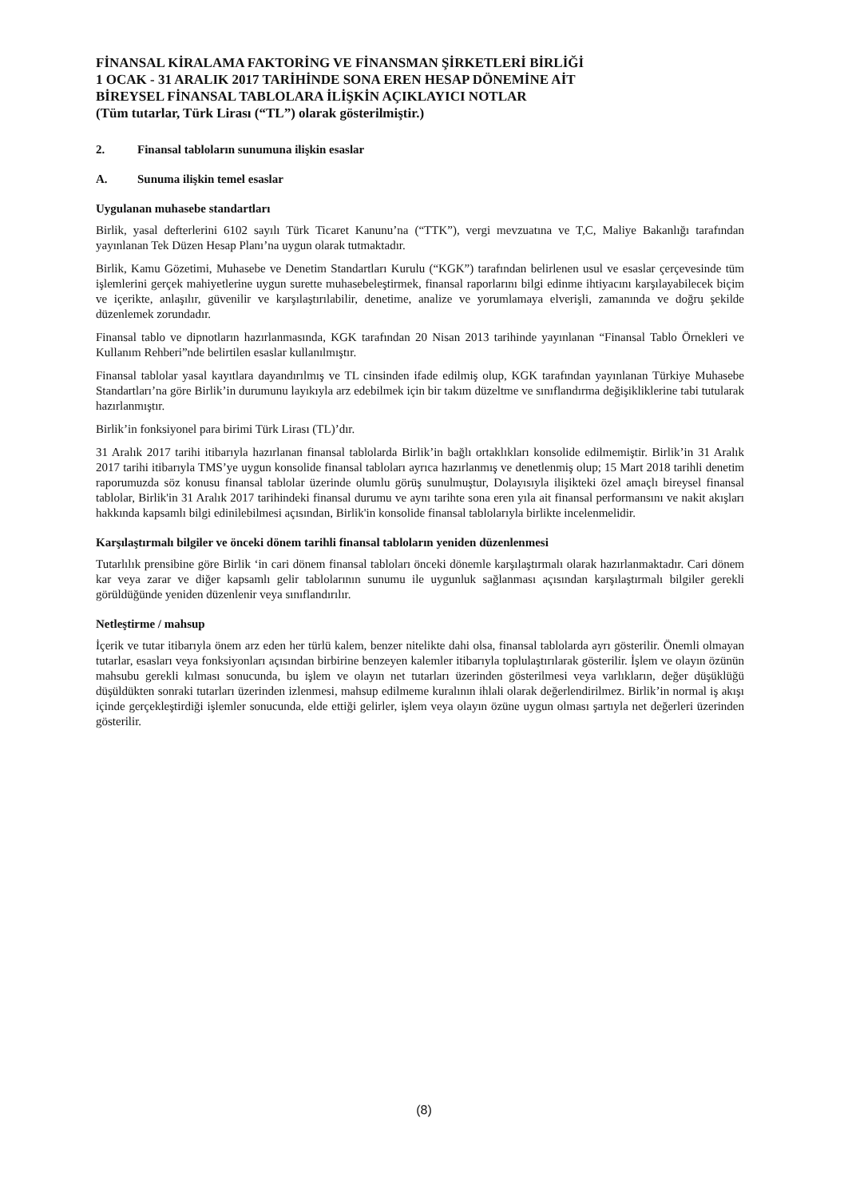FİNANSAL KİRALAMA FAKTORİNG VE FİNANSMAN ŞİRKETLERİ BİRLİĞİ
1 OCAK - 31 ARALIK 2017 TARİHİNDE SONA EREN HESAP DÖNEMİNE AİT
BİREYSEL FİNANSAL TABLOLARA İLİŞKİN AÇIKLAYICI NOTLAR
(Tüm tutarlar, Türk Lirası (“TL”) olarak gösterilmiştir.)
2. Finansal tabloların sunumuna ilişkin esaslar
A. Sunuma ilişkin temel esaslar
Uygulanan muhasebe standartları
Birlik, yasal defterlerini 6102 sayılı Türk Ticaret Kanunu’na (“TTK”), vergi mevzuatına ve T,C, Maliye Bakanlığı tarafından yayınlanan Tek Düzen Hesap Planı’na uygun olarak tutmaktadır.
Birlik, Kamu Gözetimi, Muhasebe ve Denetim Standartları Kurulu (“KGK”) tarafından belirlenen usul ve esaslar çerçevesinde tüm işlemlerini gerçek mahiyetlerine uygun surette muhasebeleştirmek, finansal raporlarını bilgi edinme ihtiyacını karşılayabilecek biçim ve içerikte, anlaşılır, güvenilir ve karşılaştırılabilir, denetime, analize ve yorumlamaya elverişli, zamanında ve doğru şekilde düzenlemek zorundadır.
Finansal tablo ve dipnotların hazırlanmasında, KGK tarafından 20 Nisan 2013 tarihinde yayınlanan “Finansal Tablo Örnekleri ve Kullanım Rehberi”nde belirtilen esaslar kullanılmıştır.
Finansal tablolar yasal kayıtlara dayandırılmış ve TL cinsinden ifade edilmiş olup, KGK tarafından yayınlanan Türkiye Muhasebe Standartları’na göre Birlik’in durumunu layıkıyla arz edebilmek için bir takım düzeltme ve sınıflandırma değişikliklerine tabi tutularak hazırlanmıştır.
Birlik’in fonksiyonel para birimi Türk Lirası (TL)’dır.
31 Aralık 2017 tarihi itibarıyla hazırlanan finansal tablolarda Birlik’in bağlı ortaklıkları konsolide edilmemiştir. Birlik’in 31 Aralık 2017 tarihi itibarıyla TMS’ye uygun konsolide finansal tabloları ayrıca hazırlanmış ve denetlenmiş olup; 15 Mart 2018 tarihli denetim raporumuzda söz konusu finansal tablolar üzerinde olumlu görüş sunulmuştur, Dolayısıyla ilişikteki özel amaçlı bireysel finansal tablolar, Birlik'in 31 Aralık 2017 tarihindeki finansal durumu ve aynı tarihte sona eren yıla ait finansal performansını ve nakit akışları hakkında kapsamlı bilgi edinilebilmesi açısından, Birlik'in konsolide finansal tablolarıyla birlikte incelenmelidir.
Karşılaştırmalı bilgiler ve önceki dönem tarihli finansal tabloların yeniden düzenlenmesi
Tutarlılık prensibine göre Birlik ‘in cari dönem finansal tabloları önceki dönemle karşılaştırmalı olarak hazırlanmaktadır. Cari dönem kar veya zarar ve diğer kapsamlı gelir tablolarının sunumu ile uygunluk sağlanması açısından karşılaştırmalı bilgiler gerekli görüldüğünde yeniden düzenlenir veya sınıflandırılır.
Netleştirme / mahsup
İçerik ve tutar itibarıyla önem arz eden her türlü kalem, benzer nitelikte dahi olsa, finansal tablolarda ayrı gösterilir. Önemli olmayan tutarlar, esasları veya fonksiyonları açısından birbirine benzeyen kalemler itibarıyla toplulaştırılarak gösterilir. İşlem ve olayın özünün mahsubu gerekli kılması sonucunda, bu işlem ve olayın net tutarları üzerinden gösterilmesi veya varlıkların, değer düşüklüğü düşüldükten sonraki tutarları üzerinden izlenmesi, mahsup edilmeme kuralının ihlali olarak değerlendirilmez. Birlik’in normal iş akışı içinde gerçekleştirdiği işlemler sonucunda, elde ettiği gelirler, işlem veya olayın özüne uygun olması şartıyla net değerleri üzerinden gösterilir.
(8)